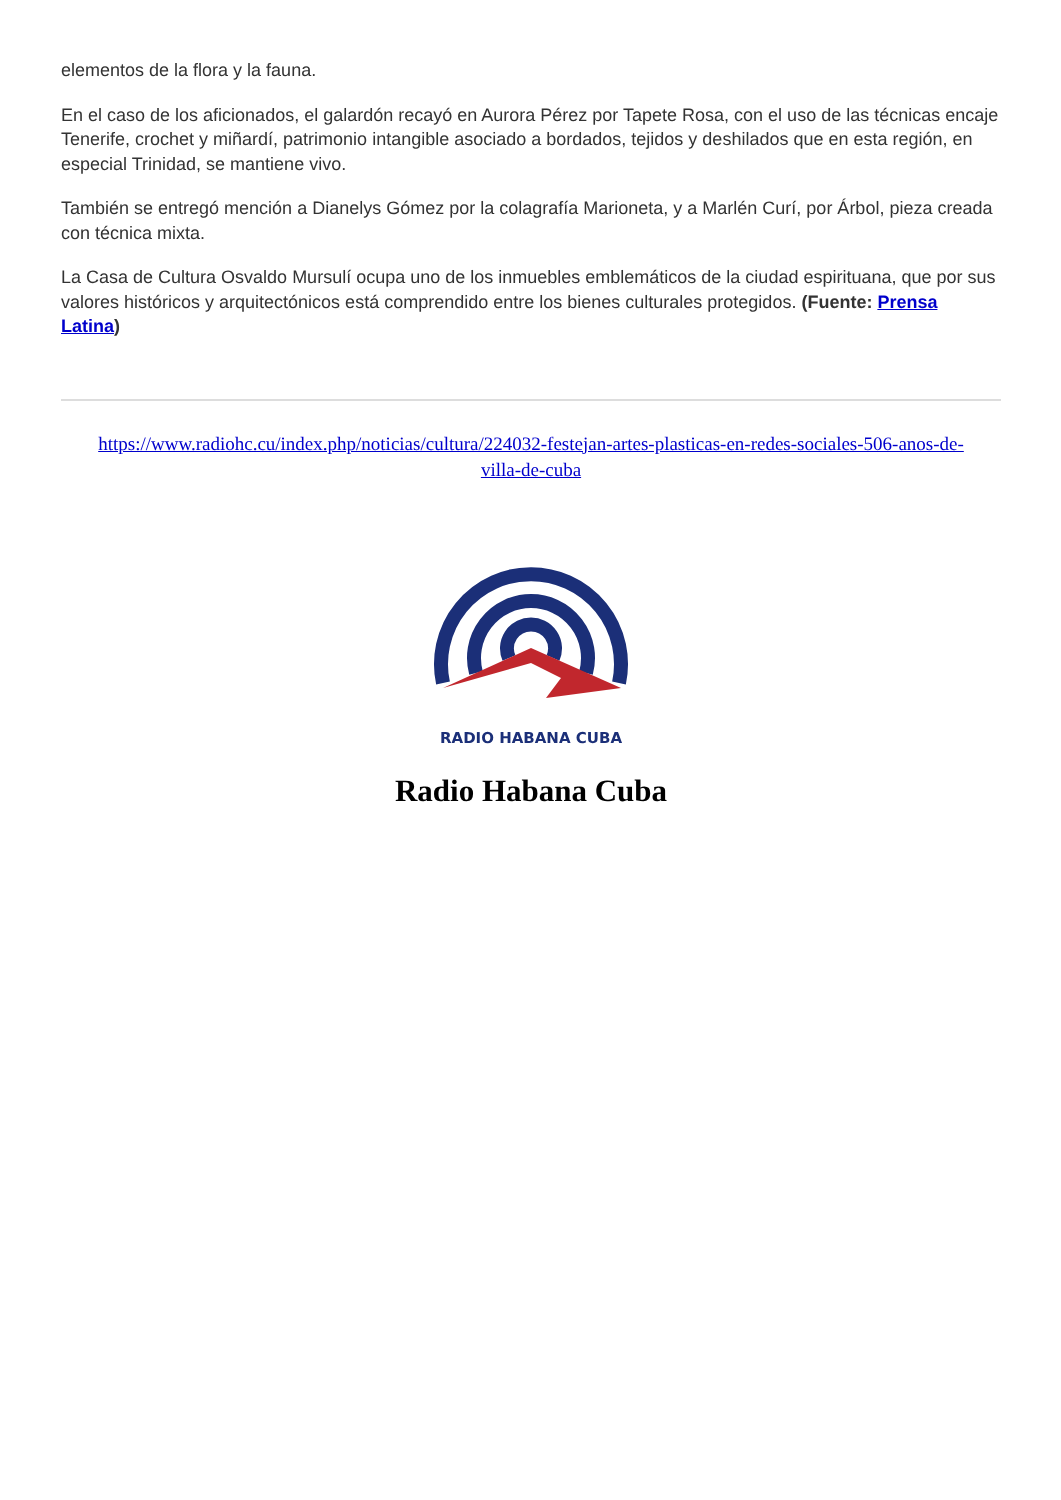elementos de la flora y la fauna.
En el caso de los aficionados, el galardón recayó en Aurora Pérez por Tapete Rosa, con el uso de las técnicas encaje Tenerife, crochet y miñardí, patrimonio intangible asociado a bordados, tejidos y deshilados que en esta región, en especial Trinidad, se mantiene vivo.
También se entregó mención a Dianelys Gómez por la colagrafía Marioneta, y a Marlén Curí, por Árbol, pieza creada con técnica mixta.
La Casa de Cultura Osvaldo Mursulí ocupa uno de los inmuebles emblemáticos de la ciudad espirituana, que por sus valores históricos y arquitectónicos está comprendido entre los bienes culturales protegidos. (Fuente: Prensa Latina)
https://www.radiohc.cu/index.php/noticias/cultura/224032-festejan-artes-plasticas-en-redes-sociales-506-anos-de-villa-de-cuba
RADIO HABANA CUBA
Radio Habana Cuba